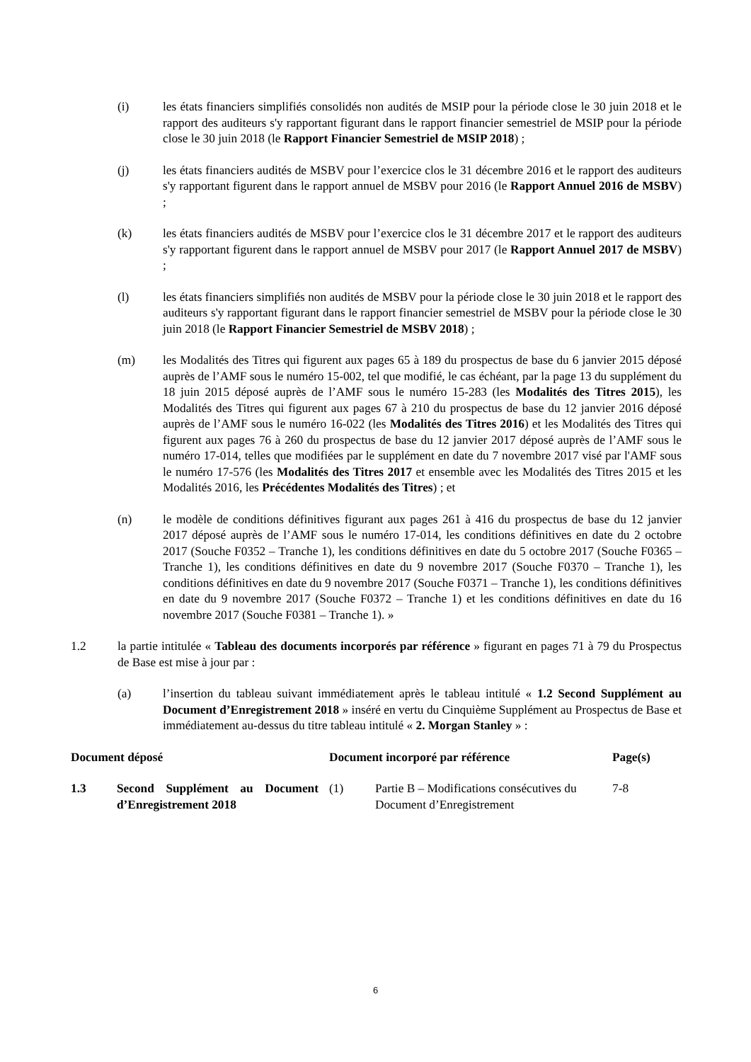(i) les états financiers simplifiés consolidés non audités de MSIP pour la période close le 30 juin 2018 et le rapport des auditeurs s'y rapportant figurant dans le rapport financier semestriel de MSIP pour la période close le 30 juin 2018 (le Rapport Financier Semestriel de MSIP 2018) ;
(j) les états financiers audités de MSBV pour l’exercice clos le 31 décembre 2016 et le rapport des auditeurs s'y rapportant figurent dans le rapport annuel de MSBV pour 2016 (le Rapport Annuel 2016 de MSBV) ;
(k) les états financiers audités de MSBV pour l’exercice clos le 31 décembre 2017 et le rapport des auditeurs s'y rapportant figurent dans le rapport annuel de MSBV pour 2017 (le Rapport Annuel 2017 de MSBV) ;
(l) les états financiers simplifiés non audités de MSBV pour la période close le 30 juin 2018 et le rapport des auditeurs s'y rapportant figurant dans le rapport financier semestriel de MSBV pour la période close le 30 juin 2018 (le Rapport Financier Semestriel de MSBV 2018) ;
(m) les Modalités des Titres qui figurent aux pages 65 à 189 du prospectus de base du 6 janvier 2015 déposé auprès de l’AMF sous le numéro 15-002, tel que modifié, le cas échéant, par la page 13 du supplément du 18 juin 2015 déposé auprès de l’AMF sous le numéro 15-283 (les Modalités des Titres 2015), les Modalités des Titres qui figurent aux pages 67 à 210 du prospectus de base du 12 janvier 2016 déposé auprès de l’AMF sous le numéro 16-022 (les Modalités des Titres 2016) et les Modalités des Titres qui figurent aux pages 76 à 260 du prospectus de base du 12 janvier 2017 déposé auprès de l’AMF sous le numéro 17-014, telles que modifiées par le supplément en date du 7 novembre 2017 visé par l'AMF sous le numéro 17-576 (les Modalités des Titres 2017 et ensemble avec les Modalités des Titres 2015 et les Modalités 2016, les Précédentes Modalités des Titres) ; et
(n) le modèle de conditions définitives figurant aux pages 261 à 416 du prospectus de base du 12 janvier 2017 déposé auprès de l’AMF sous le numéro 17-014, les conditions définitives en date du 2 octobre 2017 (Souche F0352 – Tranche 1), les conditions définitives en date du 5 octobre 2017 (Souche F0365 – Tranche 1), les conditions définitives en date du 9 novembre 2017 (Souche F0370 – Tranche 1), les conditions définitives en date du 9 novembre 2017 (Souche F0371 – Tranche 1), les conditions définitives en date du 9 novembre 2017 (Souche F0372 – Tranche 1) et les conditions définitives en date du 16 novembre 2017 (Souche F0381 – Tranche 1). »
1.2 la partie intitulée « Tableau des documents incorporés par référence » figurant en pages 71 à 79 du Prospectus de Base est mise à jour par :
(a) l’insertion du tableau suivant immédiatement après le tableau intitulé « 1.2 Second Supplément au Document d’Enregistrement 2018 » inséré en vertu du Cinquième Supplément au Prospectus de Base et immédiatement au-dessus du titre tableau intitulé « 2. Morgan Stanley » :
| Document déposé | | Document incorporé par référence | | Page(s) |
| --- | --- | --- | --- | --- |
| 1.3 | Second Supplément au Document d’Enregistrement 2018 | (1) | Partie B – Modifications consécutives du Document d’Enregistrement | 7-8 |
6